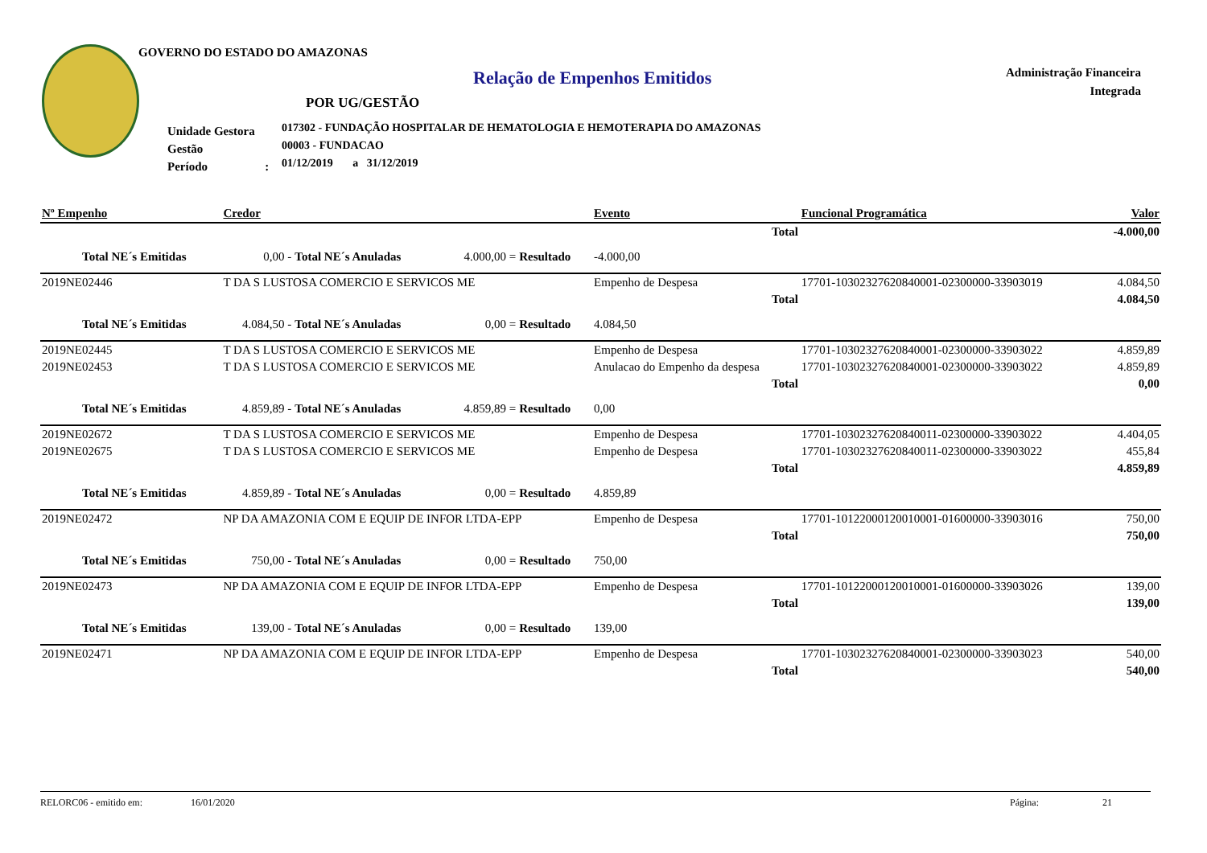GOVERNO DO ESTADO DO AMAZONAS
Relação de Empenhos Emitidos
Administração Financeira
Integrada
POR UG/GESTÃO
Unidade Gestora
Gestão
Período :
017302 - FUNDAÇÃO HOSPITALAR DE HEMATOLOGIA E HEMOTERAPIA DO AMAZONAS
00003 - FUNDACAO
01/12/2019 a 31/12/2019
| Nº Empenho | Credor | | | | | Evento | Funcional Programática | | Valor |
| --- | --- | --- | --- | --- | --- | --- | --- | --- | --- |
| Total | | | | | | | | | -4.000,00 |
| Total NE´s Emitidas | | 0,00 - | Total NE´s Anuladas | 4.000,00 = | Resultado | -4.000,00 | | | |
| 2019NE02446 | T DA S LUSTOSA COMERCIO E SERVICOS ME | | | | | Empenho de Despesa | 17701-10302327620840001-02300000-33903019 | | 4.084,50 |
| Total | | | | | | | | | 4.084,50 |
| Total NE´s Emitidas | | 4.084,50 - | Total NE´s Anuladas | 0,00 = | Resultado | 4.084,50 | | | |
| 2019NE02445 | T DA S LUSTOSA COMERCIO E SERVICOS ME | | | | | Empenho de Despesa | 17701-10302327620840001-02300000-33903022 | | 4.859,89 |
| 2019NE02453 | T DA S LUSTOSA COMERCIO E SERVICOS ME | | | | | Anulacao do Empenho da despesa | 17701-10302327620840001-02300000-33903022 | | 4.859,89 |
| Total | | | | | | | | | 0,00 |
| Total NE´s Emitidas | | 4.859,89 - | Total NE´s Anuladas | 4.859,89 = | Resultado | 0,00 | | | |
| 2019NE02672 | T DA S LUSTOSA COMERCIO E SERVICOS ME | | | | | Empenho de Despesa | 17701-10302327620840011-02300000-33903022 | | 4.404,05 |
| 2019NE02675 | T DA S LUSTOSA COMERCIO E SERVICOS ME | | | | | Empenho de Despesa | 17701-10302327620840011-02300000-33903022 | | 455,84 |
| Total | | | | | | | | | 4.859,89 |
| Total NE´s Emitidas | | 4.859,89 - | Total NE´s Anuladas | 0,00 = | Resultado | 4.859,89 | | | |
| 2019NE02472 | NP DA AMAZONIA COM E EQUIP DE INFOR LTDA-EPP | | | | | Empenho de Despesa | 17701-10122000120010001-01600000-33903016 | | 750,00 |
| Total | | | | | | | | | 750,00 |
| Total NE´s Emitidas | | 750,00 - | Total NE´s Anuladas | 0,00 = | Resultado | 750,00 | | | |
| 2019NE02473 | NP DA AMAZONIA COM E EQUIP DE INFOR LTDA-EPP | | | | | Empenho de Despesa | 17701-10122000120010001-01600000-33903026 | | 139,00 |
| Total | | | | | | | | | 139,00 |
| Total NE´s Emitidas | | 139,00 - | Total NE´s Anuladas | 0,00 = | Resultado | 139,00 | | | |
| 2019NE02471 | NP DA AMAZONIA COM E EQUIP DE INFOR LTDA-EPP | | | | | Empenho de Despesa | 17701-10302327620840001-02300000-33903023 | | 540,00 |
| Total | | | | | | | | | 540,00 |
RELORC06 - emitido em: 16/01/2020 Página: 21